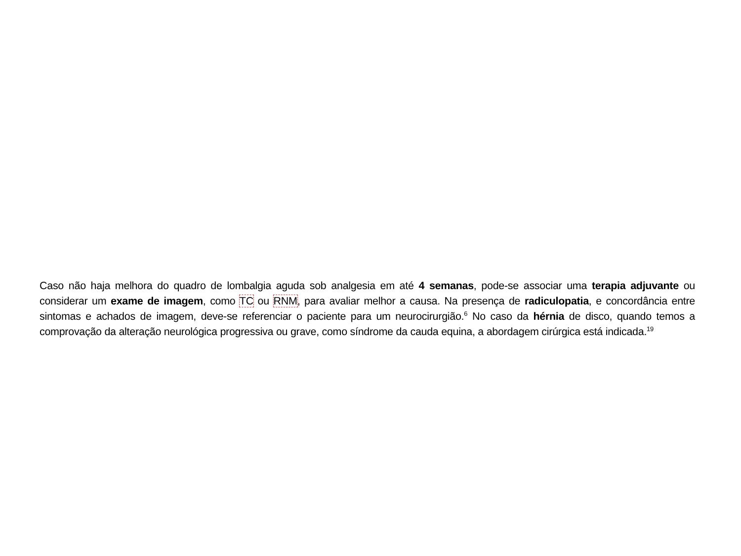Caso não haja melhora do quadro de lombalgia aguda sob analgesia em até 4 semanas, pode-se associar uma terapia adjuvante ou considerar um exame de imagem, como TC ou RNM, para avaliar melhor a causa. Na presença de radiculopatia, e concordância entre sintomas e achados de imagem, deve-se referenciar o paciente para um neurocirurgião.<sup>6</sup> No caso da hérnia de disco, quando temos a comprovação da alteração neurológica progressiva ou grave, como síndrome da cauda equina, a abordagem cirúrgica está indicada.<sup>19</sup>